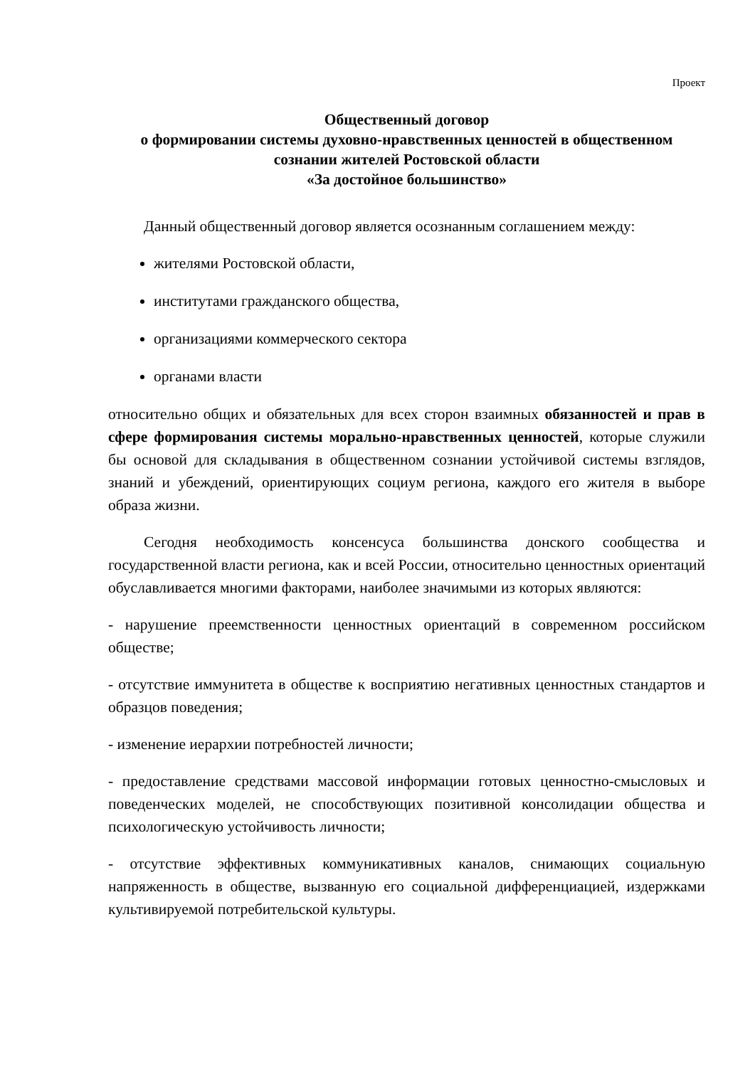Проект
Общественный договор
о формировании системы духовно-нравственных ценностей в общественном сознании жителей Ростовской области
«За достойное большинство»
Данный общественный договор является осознанным соглашением между:
жителями Ростовской области,
институтами гражданского общества,
организациями коммерческого сектора
органами власти
относительно общих и обязательных для всех сторон взаимных обязанностей и прав в сфере формирования системы морально-нравственных ценностей, которые служили бы основой для складывания в общественном сознании устойчивой системы взглядов, знаний и убеждений, ориентирующих социум региона, каждого его жителя в выборе образа жизни.
Сегодня необходимость консенсуса большинства донского сообщества и государственной власти региона, как и всей России, относительно ценностных ориентаций обуславливается многими факторами, наиболее значимыми из которых являются:
- нарушение преемственности ценностных ориентаций в современном российском обществе;
- отсутствие иммунитета в обществе к восприятию негативных ценностных стандартов и образцов поведения;
- изменение иерархии потребностей личности;
- предоставление средствами массовой информации готовых ценностно-смысловых и поведенческих моделей, не способствующих позитивной консолидации общества и психологическую устойчивость личности;
- отсутствие эффективных коммуникативных каналов, снимающих социальную напряженность в обществе, вызванную его социальной дифференциацией, издержками культивируемой потребительской культуры.